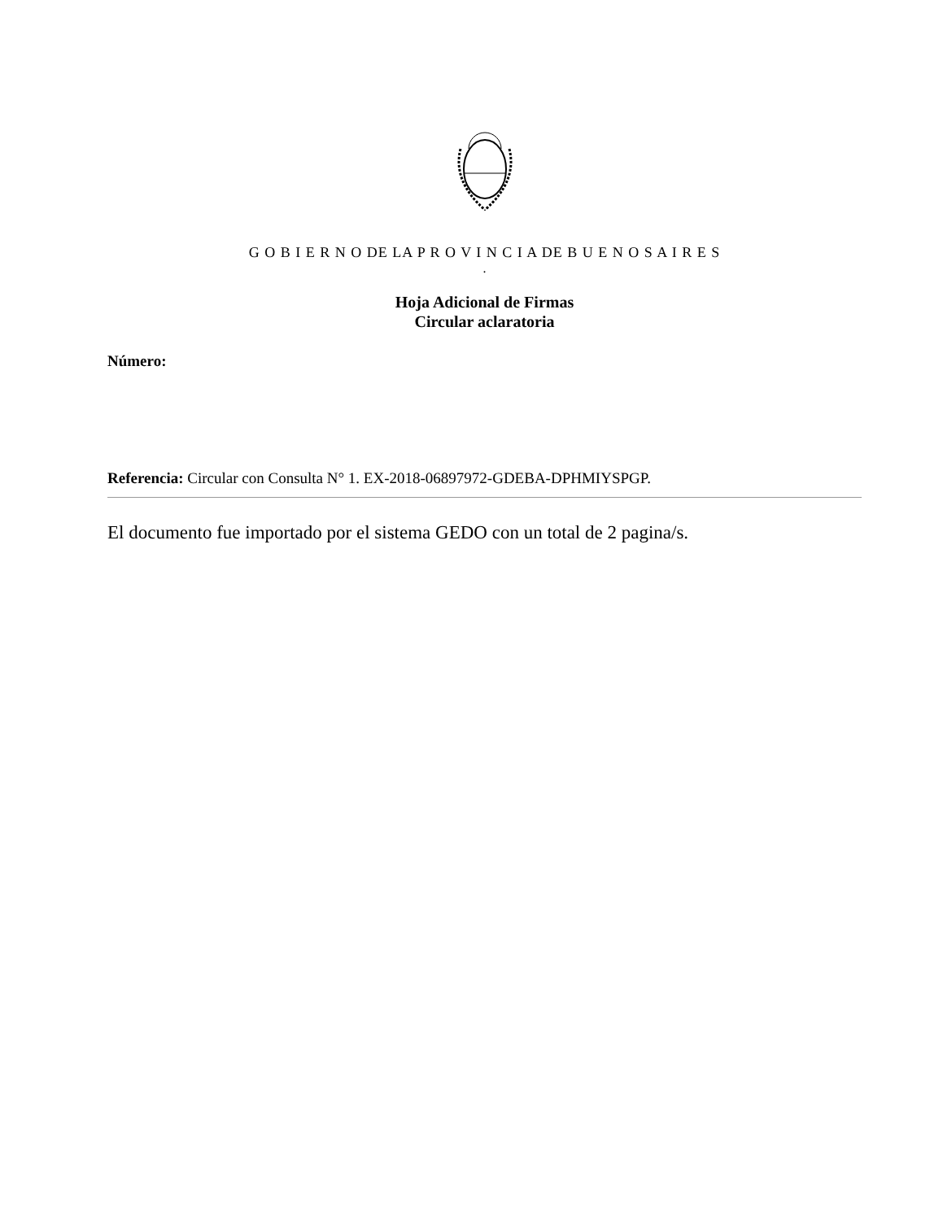G O B I E R N O DE LA P R O V I N C I A DE B U E N O S A I R E S
.
Hoja Adicional de Firmas
Circular aclaratoria
Número:
Referencia: Circular con Consulta N° 1. EX-2018-06897972-GDEBA-DPHMIYSPGP.
El documento fue importado por el sistema GEDO con un total de 2 pagina/s.